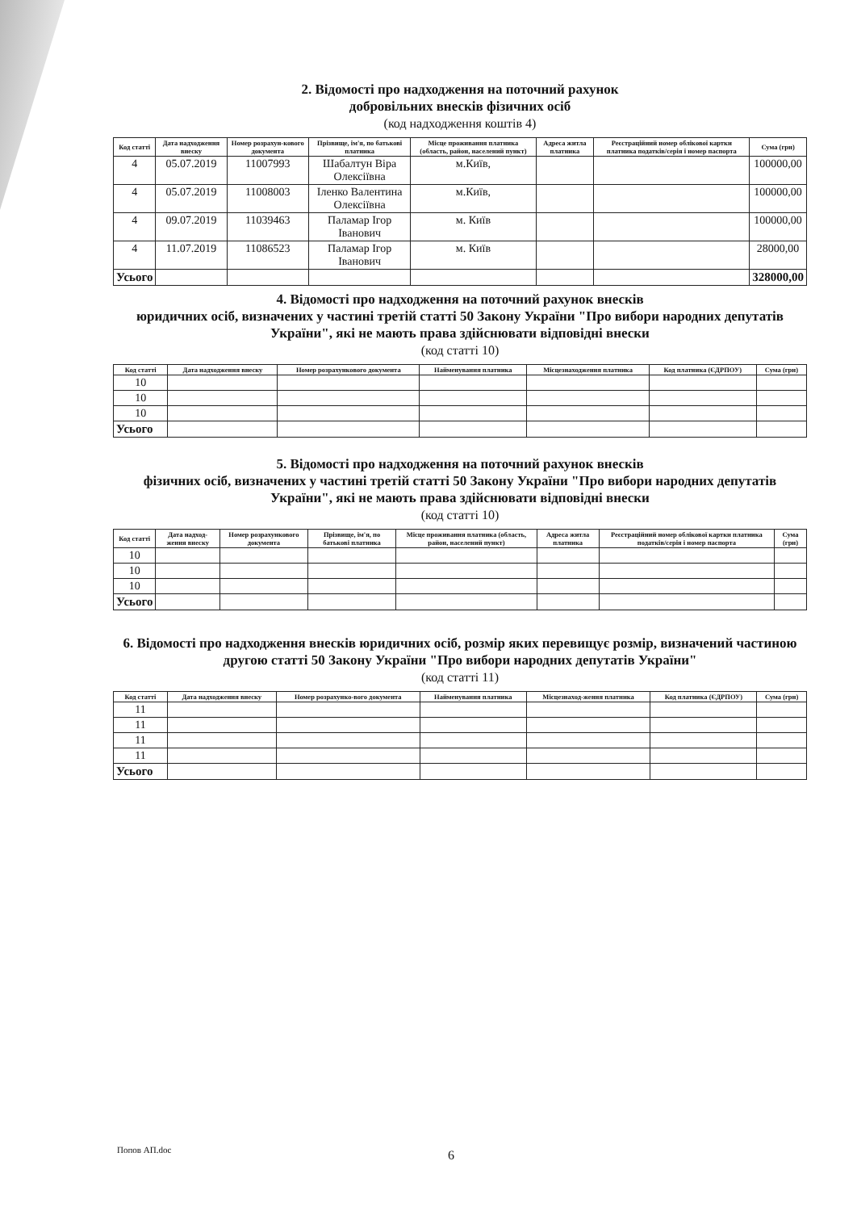2. Відомості про надходження на поточний рахунок
добровільних внесків фізичних осіб
(код надходження коштів 4)
| Код статті | Дата надходження внеску | Номер розрахун-кового документа | Прізвище, ім'я, по батькові платника | Місце проживання платника (область, район, населений пункт) | Адреса житла платника | Реєстраційний номер облікової картки платника податків/серія і номер паспорта | Сума (грн) |
| --- | --- | --- | --- | --- | --- | --- | --- |
| 4 | 05.07.2019 | 11007993 | Шабалтун Віра Олексіївна | м.Київ, | | | 100000,00 |
| 4 | 05.07.2019 | 11008003 | Іленко Валентина Олексіївна | м.Київ, | | | 100000,00 |
| 4 | 09.07.2019 | 11039463 | Паламар Ігор Іванович | м. Київ | | | 100000,00 |
| 4 | 11.07.2019 | 11086523 | Паламар Ігор Іванович | м. Київ | | | 28000,00 |
| Усього | | | | | | | 328000,00 |
4. Відомості про надходження на поточний рахунок внесків
юридичних осіб, визначених у частині третій статті 50 Закону України "Про вибори народних депутатів України", які не мають права здійснювати відповідні внески
(код статті 10)
| Код статті | Дата надходження внеску | Номер розрахункового документа | Найменування платника | Місцезнаходження платника | Код платника (ЄДРПОУ) | Сума (грн) |
| --- | --- | --- | --- | --- | --- | --- |
| 10 | | | | | | |
| 10 | | | | | | |
| 10 | | | | | | |
| Усього | | | | | | |
5. Відомості про надходження на поточний рахунок внесків
фізичних осіб, визначених у частині третій статті 50 Закону України "Про вибори народних депутатів України", які не мають права здійснювати відповідні внески
(код статті 10)
| Код статті | Дата надход-ження внеску | Номер розрахункового документа | Прізвище, ім'я, по батькові платника | Місце проживання платника (область, район, населений пункт) | Адреса житла платника | Реєстраційний номер облікової картки платника податків/серія і номер паспорта | Сума (грн) |
| --- | --- | --- | --- | --- | --- | --- | --- |
| 10 | | | | | | | |
| 10 | | | | | | | |
| 10 | | | | | | | |
| Усього | | | | | | | |
6. Відомості про надходження внесків юридичних осіб, розмір яких перевищує розмір, визначений частиною другою статті 50 Закону України "Про вибори народних депутатів України"
(код статті 11)
| Код статті | Дата надходження внеску | Номер розрахунко-вого документа | Найменування платника | Місцезнаход-ження платника | Код платника (ЄДРПОУ) | Сума (грн) |
| --- | --- | --- | --- | --- | --- | --- |
| 11 | | | | | | |
| 11 | | | | | | |
| 11 | | | | | | |
| 11 | | | | | | |
| Усього | | | | | | |
Попов АП.doc 6